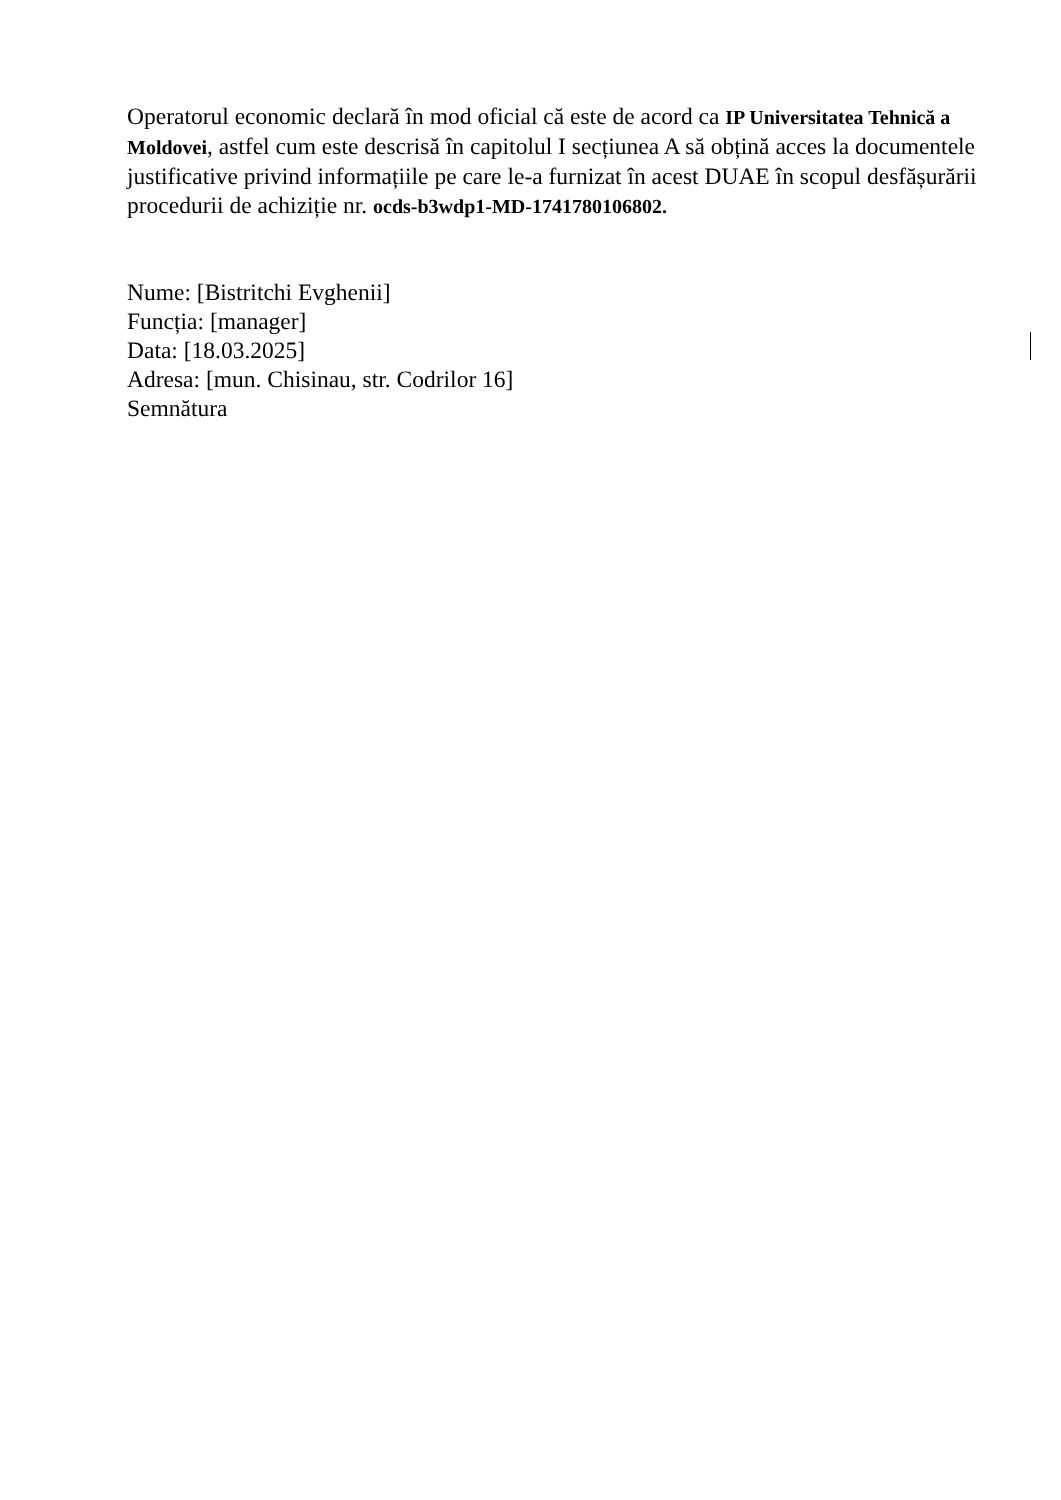Operatorul economic declară în mod oficial că este de acord ca IP Universitatea Tehnică a Moldovei, astfel cum este descrisă în capitolul I secțiunea A să obțină acces la documentele justificative privind informațiile pe care le-a furnizat în acest DUAE în scopul desfășurării procedurii de achiziție nr. ocds-b3wdp1-MD-1741780106802.
Nume: [Bistritchi Evghenii]
Funcția: [manager]
Data: [18.03.2025]
Adresa: [mun. Chisinau, str. Codrilor 16]
Semnătura